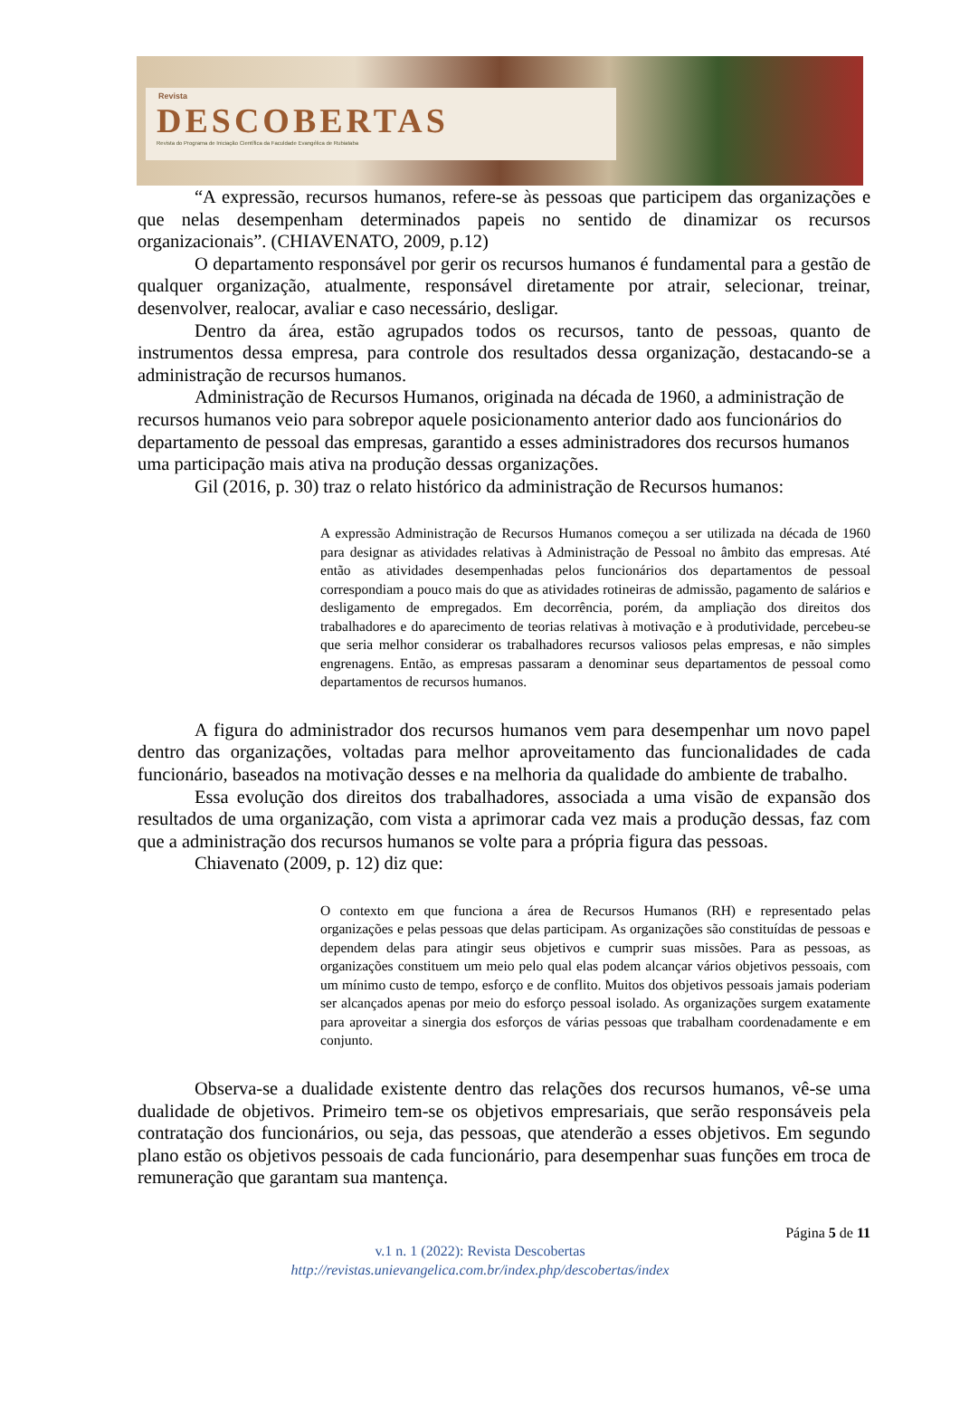Revista
DESCOBERTAS
Revista do Programa de Iniciação Científica da Faculdade Evangélica de Rubiataba
“A expressão, recursos humanos, refere-se às pessoas que participem das organizações e que nelas desempenham determinados papeis no sentido de dinamizar os recursos organizacionais”. (CHIAVENATO, 2009, p.12)
O departamento responsável por gerir os recursos humanos é fundamental para a gestão de qualquer organização, atualmente, responsável diretamente por atrair, selecionar, treinar, desenvolver, realocar, avaliar e caso necessário, desligar.
Dentro da área, estão agrupados todos os recursos, tanto de pessoas, quanto de instrumentos dessa empresa, para controle dos resultados dessa organização, destacando-se a administração de recursos humanos.
Administração de Recursos Humanos, originada na década de 1960, a administração de recursos humanos veio para sobrepor aquele posicionamento anterior dado aos funcionários do departamento de pessoal das empresas, garantido a esses administradores dos recursos humanos uma participação mais ativa na produção dessas organizações.
Gil (2016, p. 30) traz o relato histórico da administração de Recursos humanos:
A expressão Administração de Recursos Humanos começou a ser utilizada na década de 1960 para designar as atividades relativas à Administração de Pessoal no âmbito das empresas. Até então as atividades desempenhadas pelos funcionários dos departamentos de pessoal correspondiam a pouco mais do que as atividades rotineiras de admissão, pagamento de salários e desligamento de empregados. Em decorrência, porém, da ampliação dos direitos dos trabalhadores e do aparecimento de teorias relativas à motivação e à produtividade, percebeu-se que seria melhor considerar os trabalhadores recursos valiosos pelas empresas, e não simples engrenagens. Então, as empresas passaram a denominar seus departamentos de pessoal como departamentos de recursos humanos.
A figura do administrador dos recursos humanos vem para desempenhar um novo papel dentro das organizações, voltadas para melhor aproveitamento das funcionalidades de cada funcionário, baseados na motivação desses e na melhoria da qualidade do ambiente de trabalho.
Essa evolução dos direitos dos trabalhadores, associada a uma visão de expansão dos resultados de uma organização, com vista a aprimorar cada vez mais a produção dessas, faz com que a administração dos recursos humanos se volte para a própria figura das pessoas.
Chiavenato (2009, p. 12) diz que:
O contexto em que funciona a área de Recursos Humanos (RH) e representado pelas organizações e pelas pessoas que delas participam. As organizações são constituídas de pessoas e dependem delas para atingir seus objetivos e cumprir suas missões. Para as pessoas, as organizações constituem um meio pelo qual elas podem alcançar vários objetivos pessoais, com um mínimo custo de tempo, esforço e de conflito. Muitos dos objetivos pessoais jamais poderiam ser alcançados apenas por meio do esforço pessoal isolado. As organizações surgem exatamente para aproveitar a sinergia dos esforços de várias pessoas que trabalham coordenadamente e em conjunto.
Observa-se a dualidade existente dentro das relações dos recursos humanos, vê-se uma dualidade de objetivos. Primeiro tem-se os objetivos empresariais, que serão responsáveis pela contratação dos funcionários, ou seja, das pessoas, que atenderão a esses objetivos. Em segundo plano estão os objetivos pessoais de cada funcionário, para desempenhar suas funções em troca de remuneração que garantam sua mantença.
Página 5 de 11
v.1 n. 1 (2022): Revista Descobertas
http://revistas.unievangelica.com.br/index.php/descobertas/index